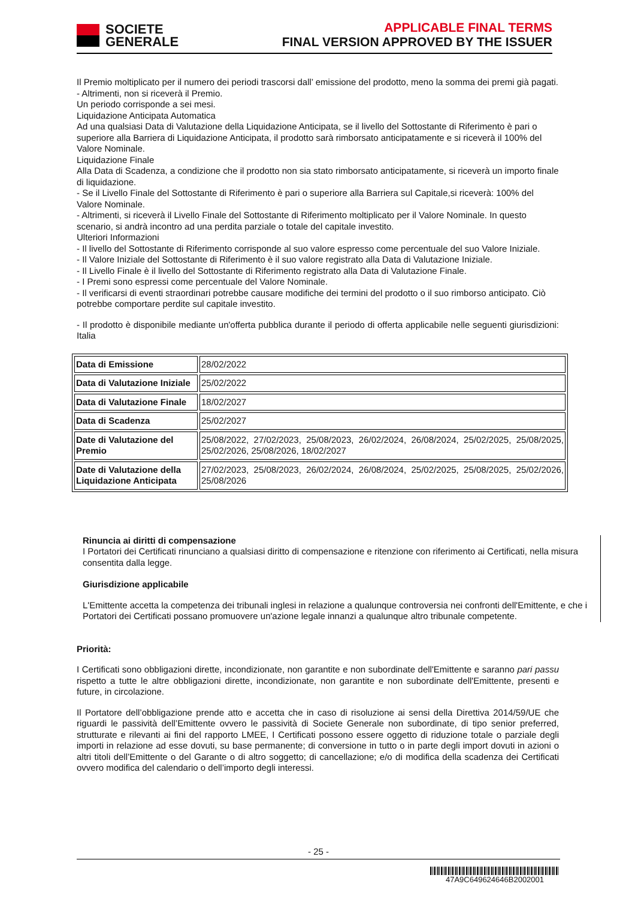SOCIETE
GENERALE
APPLICABLE FINAL TERMS
FINAL VERSION APPROVED BY THE ISSUER
Il Premio moltiplicato per il numero dei periodi trascorsi dall’ emissione del prodotto, meno la somma dei premi già pagati.
- Altrimenti, non si riceverà il Premio.
Un periodo corrisponde a sei mesi.
Liquidazione Anticipata Automatica
Ad una qualsiasi Data di Valutazione della Liquidazione Anticipata, se il livello del Sottostante di Riferimento è pari o superiore alla Barriera di Liquidazione Anticipata, il prodotto sarà rimborsato anticipatamente e si riceverà il 100% del Valore Nominale.
Liquidazione Finale
Alla Data di Scadenza, a condizione che il prodotto non sia stato rimborsato anticipatamente, si riceverà un importo finale di liquidazione.
- Se il Livello Finale del Sottostante di Riferimento è pari o superiore alla Barriera sul Capitale,si riceverà: 100% del Valore Nominale.
- Altrimenti, si riceverà il Livello Finale del Sottostante di Riferimento moltiplicato per il Valore Nominale. In questo scenario, si andrà incontro ad una perdita parziale o totale del capitale investito.
Ulteriori Informazioni
- Il livello del Sottostante di Riferimento corrisponde al suo valore espresso come percentuale del suo Valore Iniziale.
- Il Valore Iniziale del Sottostante di Riferimento è il suo valore registrato alla Data di Valutazione Iniziale.
- Il Livello Finale è il livello del Sottostante di Riferimento registrato alla Data di Valutazione Finale.
- I Premi sono espressi come percentuale del Valore Nominale.
- Il verificarsi di eventi straordinari potrebbe causare modifiche dei termini del prodotto o il suo rimborso anticipato. Ciò potrebbe comportare perdite sul capitale investito.
- Il prodotto è disponibile mediante un'offerta pubblica durante il periodo di offerta applicabile nelle seguenti giurisdizioni: Italia
| Data di Emissione | 28/02/2022 |
| Data di Valutazione Iniziale | 25/02/2022 |
| Data di Valutazione Finale | 18/02/2027 |
| Data di Scadenza | 25/02/2027 |
| Date di Valutazione del Premio | 25/08/2022, 27/02/2023, 25/08/2023, 26/02/2024, 26/08/2024, 25/02/2025, 25/08/2025, 25/02/2026, 25/08/2026, 18/02/2027 |
| Date di Valutazione della Liquidazione Anticipata | 27/02/2023, 25/08/2023, 26/02/2024, 26/08/2024, 25/02/2025, 25/08/2025, 25/02/2026, 25/08/2026 |
Rinuncia ai diritti di compensazione
I Portatori dei Certificati rinunciano a qualsiasi diritto di compensazione e ritenzione con riferimento ai Certificati, nella misura consentita dalla legge.
Giurisdizione applicabile
L'Emittente accetta la competenza dei tribunali inglesi in relazione a qualunque controversia nei confronti dell'Emittente, e che i Portatori dei Certificati possano promuovere un'azione legale innanzi a qualunque altro tribunale competente.
Priorità:
I Certificati sono obbligazioni dirette, incondizionate, non garantite e non subordinate dell'Emittente e saranno pari passu rispetto a tutte le altre obbligazioni dirette, incondizionate, non garantite e non subordinate dell'Emittente, presenti e future, in circolazione.
Il Portatore dell’obbligazione prende atto e accetta che in caso di risoluzione ai sensi della Direttiva 2014/59/UE che riguardi le passività dell’Emittente ovvero le passività di Societe Generale non subordinate, di tipo senior preferred, strutturate e rilevanti ai fini del rapporto LMEE, I Certificati possono essere oggetto di riduzione totale o parziale degli importi in relazione ad esse dovuti, su base permanente; di conversione in tutto o in parte degli import dovuti in azioni o altri titoli dell’Emittente o del Garante o di altro soggetto; di cancellazione; e/o di modifica della scadenza dei Certificati ovvero modifica del calendario o dell’importo degli interessi.
- 25 -
47A9C649624646B2002001